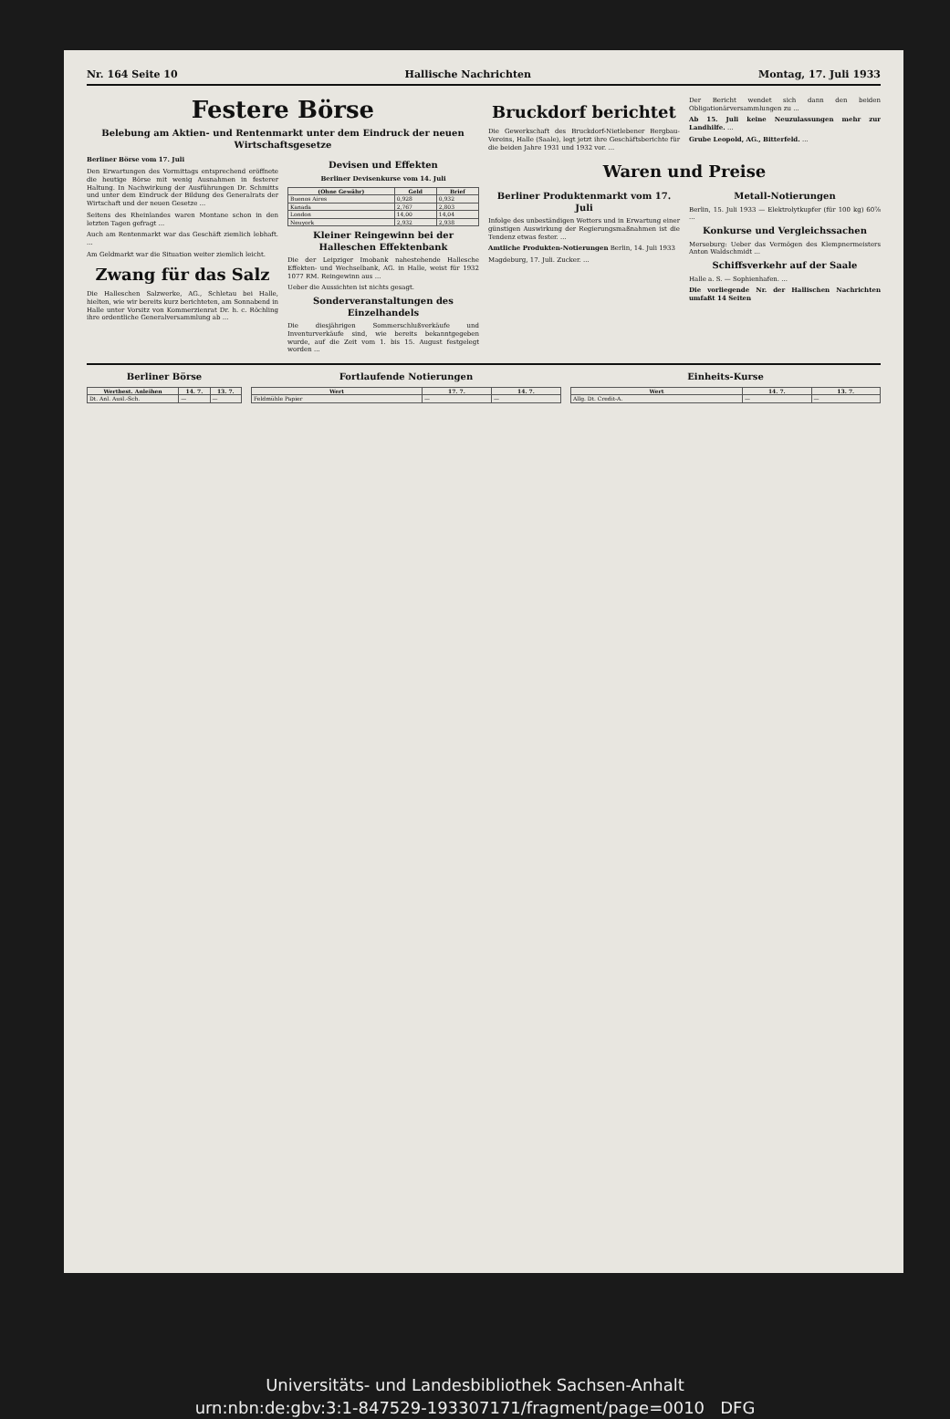Nr. 164 Seite 10 Hallische Nachrichten Montag, 17. Juli 1933
Festere Börse
Belebung am Aktien- und Rentenmarkt unter dem Eindruck der neuen Wirtschaftsgesetze
Berliner Börse vom 17. Juli
Den Erwartungen des Vormittags entsprechend eröffnete die heutige Börse mit wenig Ausnahmen in festerer Haltung. In Nachwirkung der Ausführungen Dr. Schmitts und unter dem Eindruck der Bildung des Generalrats der Wirtschaft und der neuen Gesetze ...
Seitens des Rheinlandes waren Montane schon in den letzten Tagen gefragt ...
Auch am Rentenmarkt war das Geschäft ziemlich lebhaft. ...
Am Geldmarkt war die Situation weiter ziemlich leicht.
Zwang für das Salz
Die Halleschen Salzwerke, AG., Schletau bei Halle, hielten, wie wir bereits kurz berichteten, am Sonnabend in Halle unter Vorsitz von Kommerzienrat Dr. h. c. Röchling ihre ordentliche Generalversammlung ab ...
Devisen und Effekten
Berliner Devisenkurse vom 14. Juli
| (Ohne Gewähr) | Geld | Brief |
| --- | --- | --- |
| Buenos Aires | 0,928 | 0,932 |
| Kanada | 2,767 | 2,803 |
| London | 14,00 | 14,04 |
| Neuyork | 2,932 | 2,938 |
Kleiner Reingewinn bei der Halleschen Effektenbank
Die der Leipziger Imobank nahestehende Hallesche Effekten- und Wechselbank, AG. in Halle, weist für 1932 1077 RM. Reingewinn aus ...
Ueber die Aussichten ist nichts gesagt.
Sonderveranstaltungen des Einzelhandels
Die diesjährigen Sommerschlußverkäufe und Inventurverkäufe sind, wie bereits bekanntgegeben wurde, auf die Zeit vom 1. bis 15. August festgelegt worden ...
Bruckdorf berichtet
Die Gewerkschaft des Bruckdorf-Nietlebener Bergbau-Vereins, Halle (Saale), legt jetzt ihre Geschäftsberichte für die beiden Jahre 1931 und 1932 vor. ...
Der Bericht wendet sich dann den beiden Obligationärversammlungen zu ...
Ab 15. Juli keine Neuzulassungen mehr zur Landhilfe. ...
Grube Leopold, AG., Bitterfeld. ...
Waren und Preise
Berliner Produktenmarkt vom 17. Juli
Infolge des unbeständigen Wetters und in Erwartung einer günstigen Auswirkung der Regierungsmaßnahmen ist die Tendenz etwas fester. ...
Amtliche Produkten-Notierungen Berlin, 14. Juli 1933
Magdeburg, 17. Juli. Zucker. ...
Metall-Notierungen
Berlin, 15. Juli 1933 — Elektrolytkupfer (für 100 kg) 60⅞ ...
Konkurse und Vergleichssachen
Merseburg: Ueber das Vermögen des Klempnermeisters Anton Waldschmidt ...
Schiffsverkehr auf der Saale
Halle a. S. — Sophienhafen. ...
Die vorliegende Nr. der Hallischen Nachrichten umfaßt 14 Seiten
Berliner Börse
| Wertbest. Anleihen | 14. 7. | 13. 7. |
| --- | --- | --- |
| Dt. Anl. Ausl.-Sch. | — | — |
Fortlaufende Notierungen
| Wert | 17. 7. | 14. 7. |
| --- | --- | --- |
| Feldmühle Papier | — | — |
Einheits-Kurse
| Wert | 14. 7. | 13. 7. |
| --- | --- | --- |
| Allg. Dt. Credit-A. | — | — |
Universitäts- und Landesbibliothek Sachsen-Anhalt
urn:nbn:de:gbv:3:1-847529-193307171/fragment/page=0010 DFG